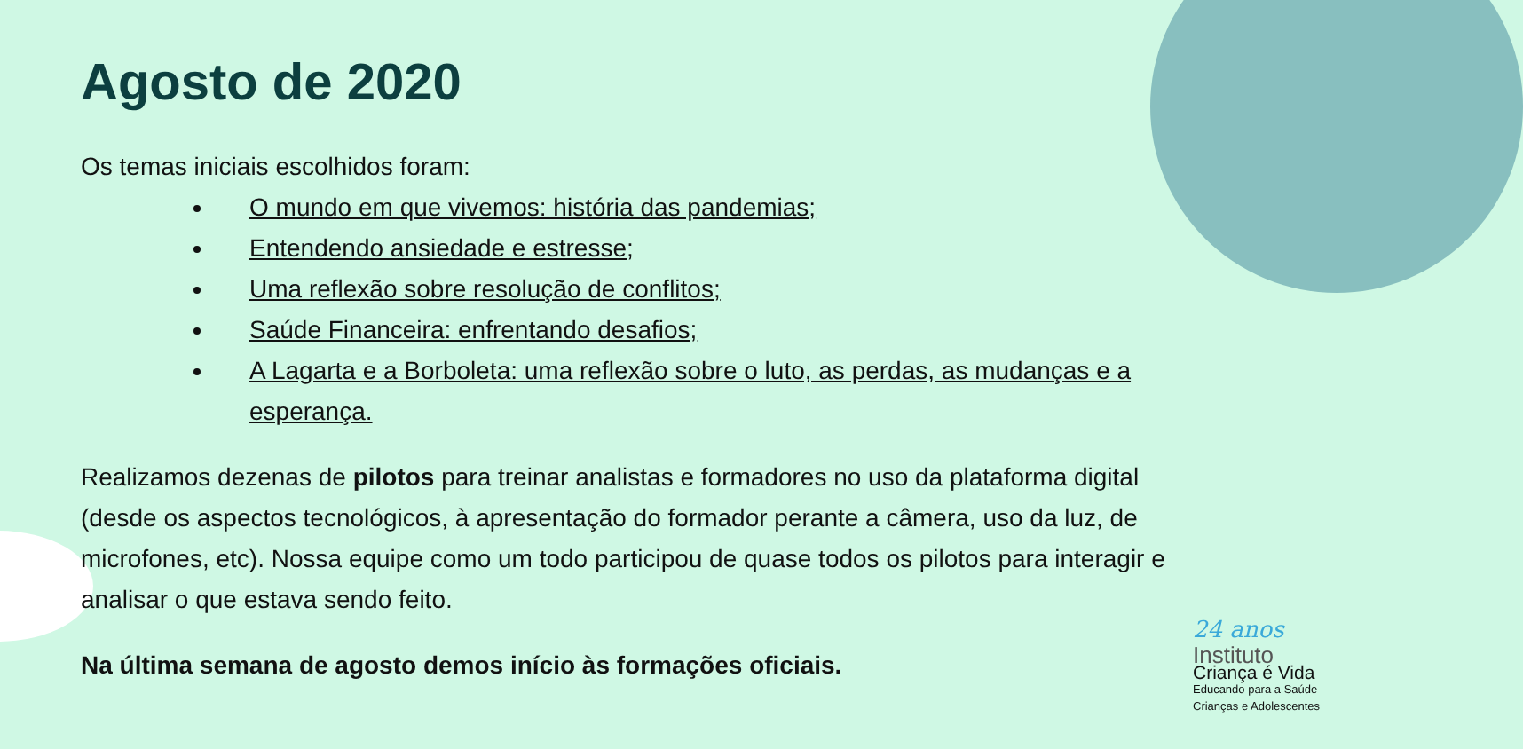Agosto de 2020
Os temas iniciais escolhidos foram:
O mundo em que vivemos: história das pandemias;
Entendendo ansiedade e estresse;
Uma reflexão sobre resolução de conflitos;
Saúde Financeira: enfrentando desafios;
A Lagarta e a Borboleta: uma reflexão sobre o luto, as perdas, as mudanças e a esperança.
Realizamos dezenas de pilotos para treinar analistas e formadores no uso da plataforma digital (desde os aspectos tecnológicos, à apresentação do formador perante a câmera, uso da luz, de microfones, etc). Nossa equipe como um todo participou de quase todos os pilotos para interagir e analisar o que estava sendo feito.
Na última semana de agosto demos início às formações oficiais.
24 anos
Instituto
Criança é Vida
Educando para a Saúde
Crianças e Adolescentes